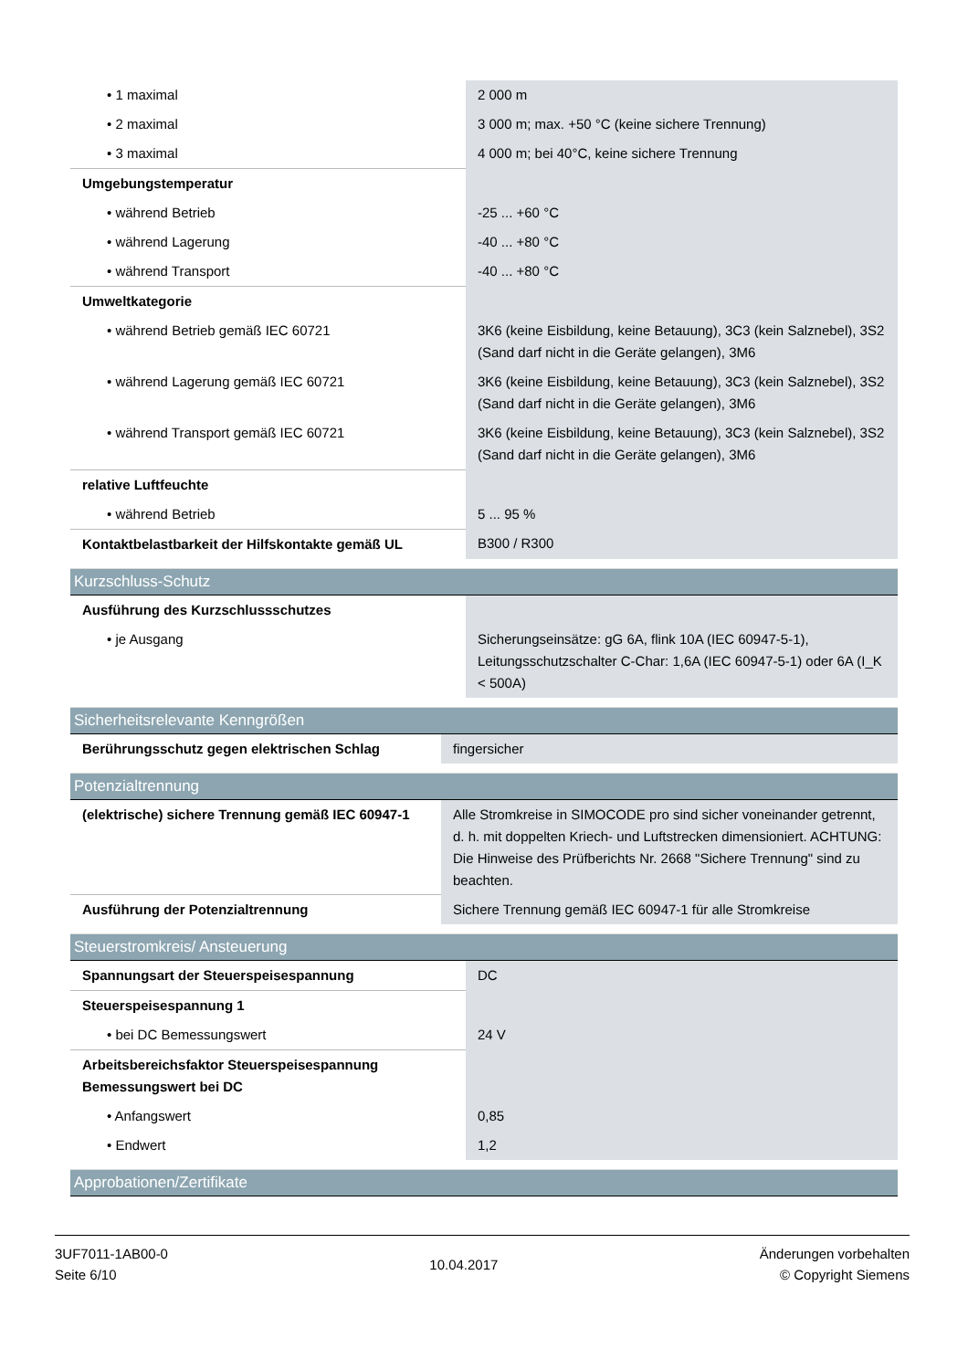| • 1 maximal | 2 000 m |
| • 2 maximal | 3 000 m; max. +50 °C (keine sichere Trennung) |
| • 3 maximal | 4 000 m; bei 40°C, keine sichere Trennung |
| Umgebungstemperatur | |
| • während Betrieb | -25 ... +60 °C |
| • während Lagerung | -40 ... +80 °C |
| • während Transport | -40 ... +80 °C |
| Umweltkategorie | |
| • während Betrieb gemäß IEC 60721 | 3K6 (keine Eisbildung, keine Betauung), 3C3 (kein Salznebel), 3S2 (Sand darf nicht in die Geräte gelangen), 3M6 |
| • während Lagerung gemäß IEC 60721 | 3K6 (keine Eisbildung, keine Betauung), 3C3 (kein Salznebel), 3S2 (Sand darf nicht in die Geräte gelangen), 3M6 |
| • während Transport gemäß IEC 60721 | 3K6 (keine Eisbildung, keine Betauung), 3C3 (kein Salznebel), 3S2 (Sand darf nicht in die Geräte gelangen), 3M6 |
| relative Luftfeuchte | |
| • während Betrieb | 5 ... 95 % |
| Kontaktbelastbarkeit der Hilfskontakte gemäß UL | B300 / R300 |
Kurzschluss-Schutz
| Ausführung des Kurzschlussschutzes | |
| • je Ausgang | Sicherungseinsätze: gG 6A, flink 10A (IEC 60947-5-1), Leitungsschutzschalter C-Char: 1,6A (IEC 60947-5-1) oder 6A (I_K < 500A) |
Sicherheitsrelevante Kenngrößen
| Berührungsschutz gegen elektrischen Schlag | fingersicher |
Potenzialtrennung
| (elektrische) sichere Trennung gemäß IEC 60947-1 | Alle Stromkreise in SIMOCODE pro sind sicher voneinander getrennt, d. h. mit doppelten Kriech- und Luftstrecken dimensioniert. ACHTUNG: Die Hinweise des Prüfberichts Nr. 2668 "Sichere Trennung" sind zu beachten. |
| Ausführung der Potenzialtrennung | Sichere Trennung gemäß IEC 60947-1 für alle Stromkreise |
Steuerstromkreis/ Ansteuerung
| Spannungsart der Steuerspeisespannung | DC |
| Steuerspeisespannung 1 | |
| • bei DC Bemessungswert | 24 V |
| Arbeitsbereichsfaktor Steuerspeisespannung Bemessungswert bei DC | |
| • Anfangswert | 0,85 |
| • Endwert | 1,2 |
Approbationen/Zertifikate
3UF7011-1AB00-0
Seite 6/10
10.04.2017
Änderungen vorbehalten
© Copyright Siemens